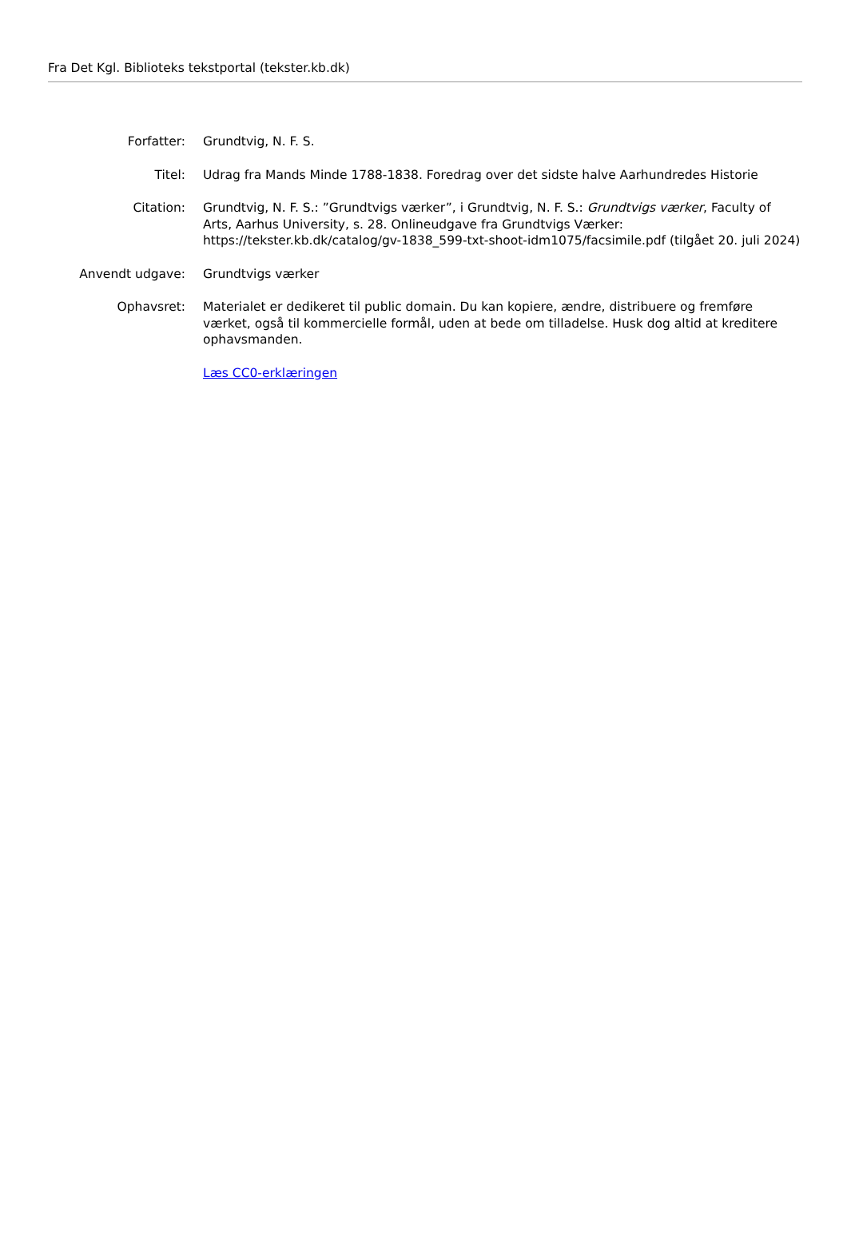Fra Det Kgl. Biblioteks tekstportal (tekster.kb.dk)
| Forfatter: | Grundtvig, N. F. S. |
| Titel: | Udrag fra Mands Minde 1788-1838. Foredrag over det sidste halve Aarhundredes Historie |
| Citation: | Grundtvig, N. F. S.: ”Grundtvigs værker”, i Grundtvig, N. F. S.: Grundtvigs værker , Faculty of Arts, Aarhus University, s. 28. Onlineudgave fra Grundtvigs Værker: https://tekster.kb.dk/catalog/gv-1838_599-txt-shoot-idm1075/facsimile.pdf (tilgået 20. juli 2024) |
| Anvendt udgave: | Grundtvigs værker |
| Ophavsret: | Materialet er dedikeret til public domain. Du kan kopiere, ændre, distribuere og fremføre værket, også til kommercielle formål, uden at bede om tilladelse. Husk dog altid at kreditere ophavsmanden. |
| | Læs CC0-erklæringen |